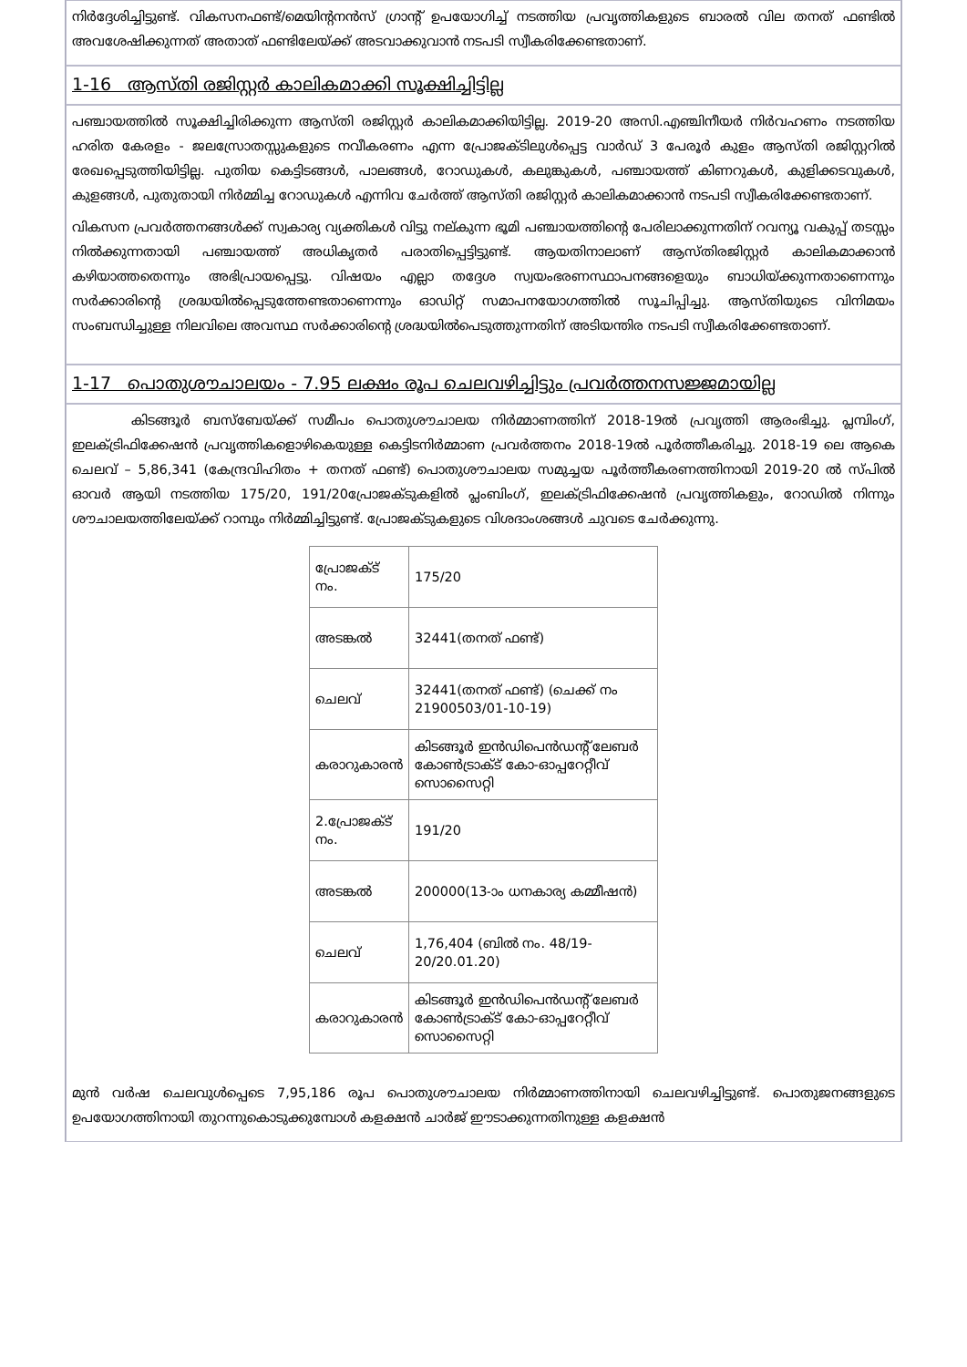നിർദ്ദേശിച്ചിട്ടുണ്ട്. വികസനഫണ്ട്/മെയിന്റനൻസ് ഗ്രാന്റ് ഉപയോഗിച്ച് നടത്തിയ പ്രവൃത്തികളുടെ ബാരൽ വില തനത് ഫണ്ടിൽ അവശേഷിക്കുന്നത് അതാത് ഫണ്ടിലേയ്ക്ക് അടവാക്കുവാൻ നടപടി സ്വീകരിക്കേണ്ടതാണ്.
1-16 ആസ്തി രജിസ്റ്റർ കാലികമാക്കി സൂക്ഷിച്ചിട്ടില്ല
പഞ്ചായത്തിൽ സൂക്ഷിച്ചിരിക്കുന്ന ആസ്തി രജിസ്റ്റർ കാലികമാക്കിയിട്ടില്ല. 2019-20 അസി.എഞ്ചിനീയർ നിർവഹണം നടത്തിയ ഹരിത കേരളം - ജലസ്രോതസ്സുകളുടെ നവീകരണം എന്ന പ്രോജക്ടിലുൾപ്പെട്ട വാർഡ് 3 പേരൂർ കുളം ആസ്തി രജിസ്റ്ററിൽ രേഖപ്പെടുത്തിയിട്ടില്ല. പുതിയ കെട്ടിടങ്ങൾ, പാലങ്ങൾ, റോഡുകൾ, കലുങ്കുകൾ, പഞ്ചായത്ത് കിണറുകൾ, കുളിക്കടവുകൾ, കുളങ്ങൾ, പുതുതായി നിർമ്മിച്ച റോഡുകൾ എന്നിവ ചേർത്ത് ആസ്തി രജിസ്റ്റർ കാലികമാക്കാൻ നടപടി സ്വീകരിക്കേണ്ടതാണ്.
വികസന പ്രവർത്തനങ്ങൾക്ക് സ്വകാര്യ വ്യക്തികൾ വിട്ടു നല്കുന്ന ഭൂമി പഞ്ചായത്തിന്റെ പേരിലാക്കുന്നതിന് റവന്യൂ വകുപ്പ് തടസ്സം നിൽക്കുന്നതായി പഞ്ചായത്ത് അധികൃതർ പരാതിപ്പെട്ടിട്ടുണ്ട്. ആയതിനാലാണ് ആസ്തിരജിസ്റ്റർ കാലികമാക്കാൻ കഴിയാത്തതെന്നും അഭിപ്രായപ്പെട്ടു. വിഷയം എല്ലാ തദ്ദേശ സ്വയംഭരണസ്ഥാപനങ്ങളെയും ബാധിയ്ക്കുന്നതാണെന്നും സർക്കാരിന്റെ ശ്രദ്ധയിൽപ്പെടുത്തേണ്ടതാണെന്നും ഓഡിറ്റ് സമാപനയോഗത്തിൽ സൂചിപ്പിച്ചു. ആസ്തിയുടെ വിനിമയം സംബന്ധിച്ചുള്ള നിലവിലെ അവസ്ഥ സർക്കാരിന്റെ ശ്രദ്ധയിൽപെടുത്തുന്നതിന് അടിയന്തിര നടപടി സ്വീകരിക്കേണ്ടതാണ്.
1-17 പൊതുശൗചാലയം - 7.95 ലക്ഷം രൂപ ചെലവഴിച്ചിട്ടും പ്രവർത്തനസജ്ജമായില്ല
കിടങ്ങൂർ ബസ്ബേയ്ക്ക് സമീപം പൊതുശൗചാലയ നിർമ്മാണത്തിന് 2018-19ൽ പ്രവൃത്തി ആരംഭിച്ചു. പ്ലമ്പിംഗ്, ഇലക്ട്രിഫിക്കേഷൻ പ്രവൃത്തികളൊഴികെയുള്ള കെട്ടിടനിർമ്മാണ പ്രവർത്തനം 2018-19ൽ പൂർത്തീകരിച്ചു. 2018-19 ലെ ആകെ ചെലവ് – 5,86,341 (കേന്ദ്രവിഹിതം + തനത് ഫണ്ട്) പൊതുശൗചാലയ സമുച്ചയ പൂർത്തീകരണത്തിനായി 2019-20 ൽ സ്പിൽ ഓവർ ആയി നടത്തിയ 175/20, 191/20പ്രോജക്ടുകളിൽ പ്ലംബിംഗ്, ഇലക്ട്രിഫിക്കേഷൻ പ്രവൃത്തികളും, റോഡിൽ നിന്നും ശൗചാലയത്തിലേയ്ക്ക് റാമ്പും നിർമ്മിച്ചിട്ടുണ്ട്. പ്രോജക്ടുകളുടെ വിശദാംശങ്ങൾ ചുവടെ ചേർക്കുന്നു.
| പ്രോജക്ട് നം. | 175/20 |
| അടങ്കൽ | 32441(തനത് ഫണ്ട്) |
| ചെലവ് | 32441(തനത് ഫണ്ട്) (ചെക്ക് നം 21900503/01-10-19) |
| കരാറുകാരൻ | കിടങ്ങൂർ ഇൻഡിപെൻഡന്റ് ലേബർ കോൺട്രാക്ട് കോ-ഓപ്പറേറ്റീവ് സൊസൈറ്റി |
| 2.പ്രോജക്ട് നം. | 191/20 |
| അടങ്കൽ | 200000(13-ാം ധനകാര്യ കമ്മീഷൻ) |
| ചെലവ് | 1,76,404 (ബിൽ നം. 48/19-20/20.01.20) |
| കരാറുകാരൻ | കിടങ്ങൂർ ഇൻഡിപെൻഡന്റ് ലേബർ കോൺട്രാക്ട് കോ-ഓപ്പറേറ്റീവ് സൊസൈറ്റി |
മുൻ വർഷ ചെലവുൾപ്പെടെ 7,95,186 രൂപ പൊതുശൗചാലയ നിർമ്മാണത്തിനായി ചെലവഴിച്ചിട്ടുണ്ട്. പൊതുജനങ്ങളുടെ ഉപയോഗത്തിനായി തുറന്നുകൊടുക്കുമ്പോൾ കളക്ഷൻ ചാർജ് ഈടാക്കുന്നതിനുള്ള കളക്ഷൻ